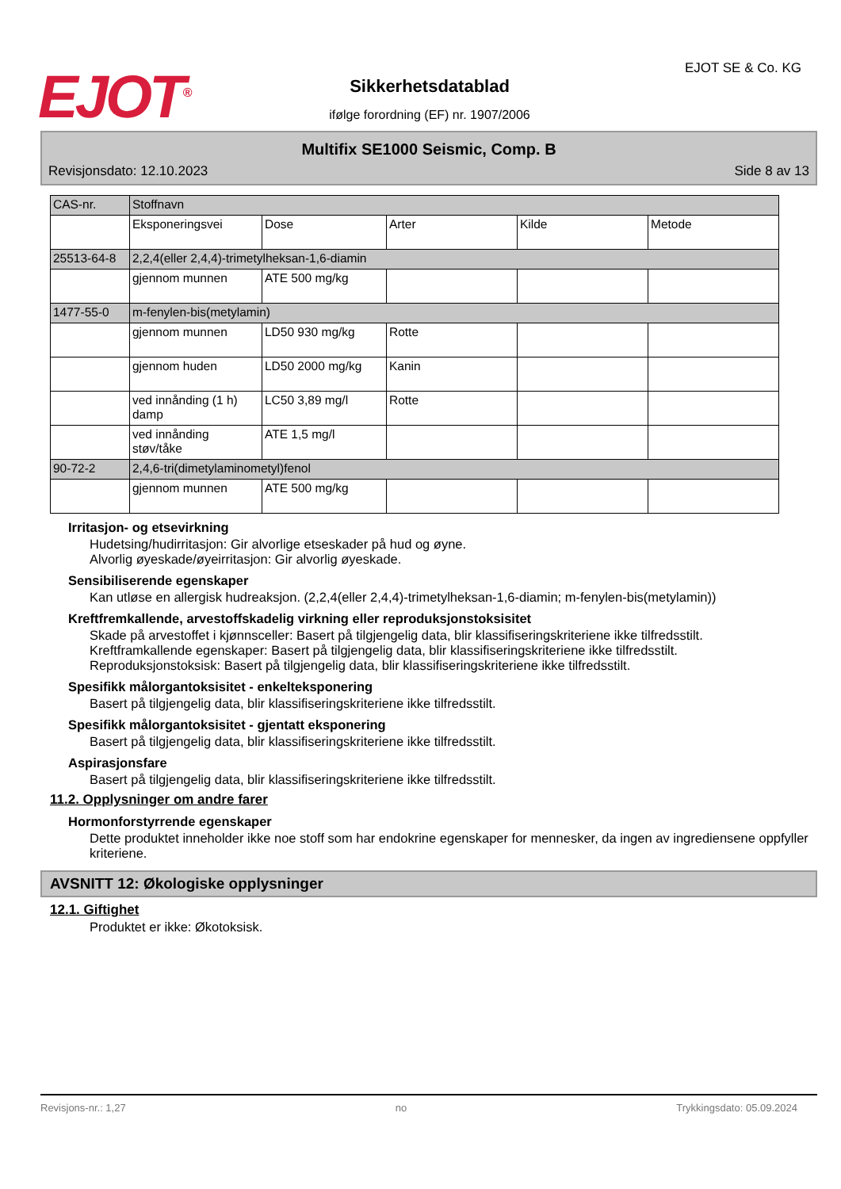EJOT<sup>®</sup>
Sikkerhetsdatablad
ifølge forordning (EF) nr. 1907/2006
EJOT SE & Co. KG
Multifix SE1000 Seismic, Comp. B
Revisjonsdato: 12.10.2023 Side 8 av 13
| CAS-nr. | Stoffnavn | | | | |
| | Eksponeringsvei | Dose | Arter | Kilde | Metode |
| 25513-64-8 | 2,2,4(eller 2,4,4)-trimetylheksan-1,6-diamin | | | | |
| | gjennom munnen | ATE 500 mg/kg | | | |
| 1477-55-0 | m-fenylen-bis(metylamin) | | | | |
| | gjennom munnen | LD50 930 mg/kg | Rotte | | |
| | gjennom huden | LD50 2000 mg/kg | Kanin | | |
| | ved innånding (1 h) damp | LC50 3,89 mg/l | Rotte | | |
| | ved innånding støv/tåke | ATE 1,5 mg/l | | | |
| 90-72-2 | 2,4,6-tri(dimetylaminometyl)fenol | | | | |
| | gjennom munnen | ATE 500 mg/kg | | | |
Irritasjon- og etsevirkning
Hudetsing/hudirritasjon: Gir alvorlige etseskader på hud og øyne.
Alvorlig øyeskade/øyeirritasjon: Gir alvorlig øyeskade.
Sensibiliserende egenskaper
Kan utløse en allergisk hudreaksjon. (2,2,4(eller 2,4,4)-trimetylheksan-1,6-diamin; m-fenylen-bis(metylamin))
Kreftfremkallende, arvestoffskadelig virkning eller reproduksjonstoksisitet
Skade på arvestoffet i kjønnsceller: Basert på tilgjengelig data, blir klassifiseringskriteriene ikke tilfredsstilt.
Kreftframkallende egenskaper: Basert på tilgjengelig data, blir klassifiseringskriteriene ikke tilfredsstilt.
Reproduksjonstoksisk: Basert på tilgjengelig data, blir klassifiseringskriteriene ikke tilfredsstilt.
Spesifikk målorgantoksisitet - enkelteksponering
Basert på tilgjengelig data, blir klassifiseringskriteriene ikke tilfredsstilt.
Spesifikk målorgantoksisitet - gjentatt eksponering
Basert på tilgjengelig data, blir klassifiseringskriteriene ikke tilfredsstilt.
Aspirasjonsfare
Basert på tilgjengelig data, blir klassifiseringskriteriene ikke tilfredsstilt.
11.2. Opplysninger om andre farer
Hormonforstyrrende egenskaper
Dette produktet inneholder ikke noe stoff som har endokrine egenskaper for mennesker, da ingen av ingrediensene oppfyller kriteriene.
AVSNITT 12: Økologiske opplysninger
12.1. Giftighet
Produktet er ikke: Økotoksisk.
Revisjons-nr.: 1,27 no Trykkingsdato: 05.09.2024